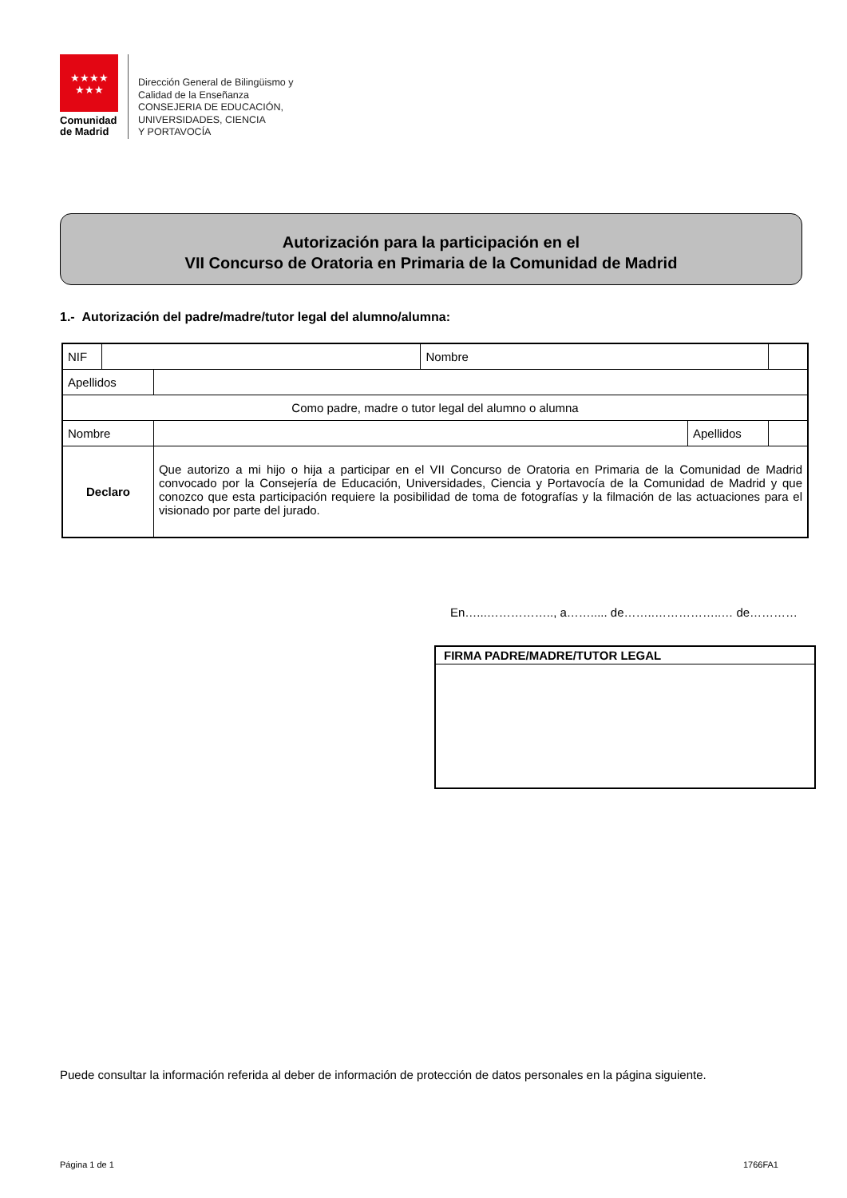★★★★
★★★
Comunidad
de Madrid
Dirección General de Bilingüismo y
Calidad de la Enseñanza
CONSEJERIA DE EDUCACIÓN,
UNIVERSIDADES, CIENCIA
Y PORTAVOCÍA
Autorización para la participación en el
VII Concurso de Oratoria en Primaria de la Comunidad de Madrid
1.- Autorización del padre/madre/tutor legal del alumno/alumna:
| NIF | | | Nombre | | |
| Apellidos | | | | | |
| Como padre, madre o tutor legal del alumno o alumna | | | | | |
| Nombre | | | | Apellidos | |
| Declaro | | Que autorizo a mi hijo o hija a participar en el VII Concurso de Oratoria en Primaria de la Comunidad de Madrid convocado por la Consejería de Educación, Universidades, Ciencia y Portavocía de la Comunidad de Madrid y que conozco que esta participación requiere la posibilidad de toma de fotografías y la filmación de las actuaciones para el visionado por parte del jurado. | | | |
En…...…………….., a……..... de……..……………..… de…………
| FIRMA PADRE/MADRE/TUTOR LEGAL |
| --- |
Puede consultar la información referida al deber de información de protección de datos personales en la página siguiente.
Página 1 de 1 1766FA1